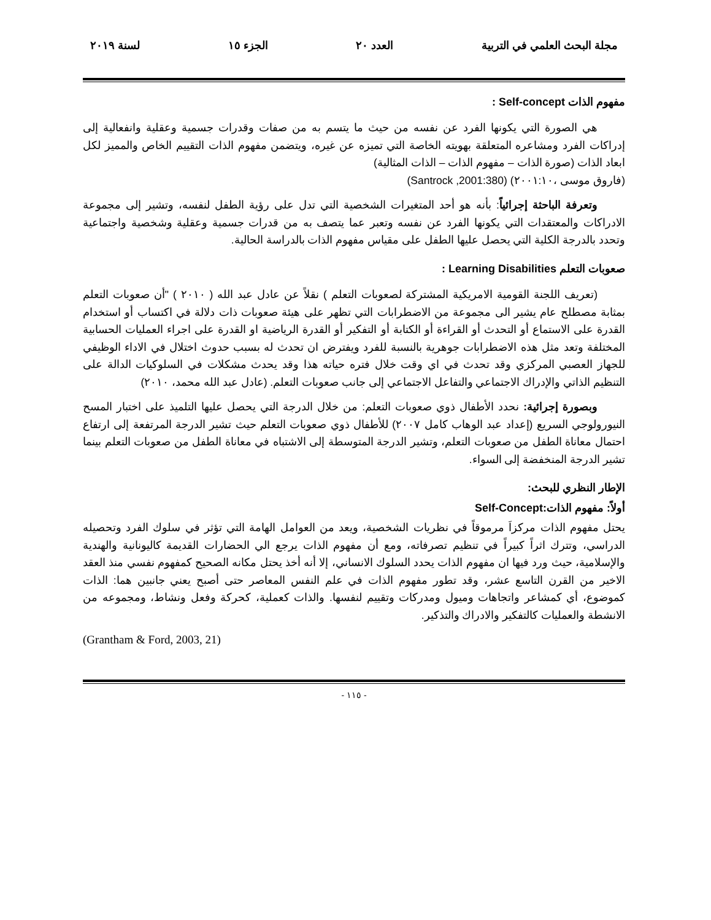مجلة البحث العلمي في التربية العدد ٢٠ الجزء ١٥ لسنة ٢٠١٩
مفهوم الذات Self-concept :
هي الصورة التي يكونها الفرد عن نفسه من حيث ما يتسم به من صفات وقدرات جسمية وعقلية وانفعالية إلى إدراكات الفرد ومشاعره المتعلقة بهويته الخاصة التي تميزه عن غيره، ويتضمن مفهوم الذات التقييم الخاص والمميز لكل ابعاد الذات (صورة الذات – مفهوم الذات – الذات المثالية)
(فاروق موسى ،٢٠٠١:١٠) (Santrock ,2001:380)
وتعرفة الباحثة إجرائياً: بأنه هو أحد المتغيرات الشخصية التي تدل على رؤية الطفل لنفسه، وتشير إلى مجموعة الادراكات والمعتقدات التي يكونها الفرد عن نفسه وتعبر عما يتصف به من قدرات جسمية وعقلية وشخصية واجتماعية وتحدد بالدرجة الكلية التي يحصل عليها الطفل على مقياس مفهوم الذات بالدراسة الحالية.
صعوبات التعلم Learning Disabilities :
(تعريف اللجنة القومية الامريكية المشتركة لصعوبات التعلم ) نقلاً عن عادل عبد الله ( ٢٠١٠ ) "أن صعوبات التعلم بمثابة مصطلح عام يشير الى مجموعة من الاضطرابات التي تظهر على هيئة صعوبات ذات دلالة في اكتساب أو استخدام القدرة على الاستماع أو التحدث أو القراءة أو الكتابة أو التفكير أو القدرة الرياضية او القدرة على اجراء العمليات الحسابية المختلفة وتعد مثل هذه الاضطرابات جوهرية بالنسبة للفرد ويفترض ان تحدث له بسبب حدوث اختلال في الاداء الوظيفي للجهاز العصبي المركزي وقد تحدث في اي وقت خلال فتره حياته هذا وقد يحدث مشكلات في السلوكيات الدالة على التنظيم الذاتي والإدراك الاجتماعي والتفاعل الاجتماعي إلى جانب صعوبات التعلم. (عادل عبد الله محمد، ٢٠١٠)
وبصورة إجرائية: نحدد الأطفال ذوي صعوبات التعلم: من خلال الدرجة التي يحصل عليها التلميذ على اختبار المسح النيورولوجي السريع (إعداد عبد الوهاب كامل ٢٠٠٧) للأطفال ذوي صعوبات التعلم حيث تشير الدرجة المرتفعة إلى ارتفاع احتمال معاناة الطفل من صعوبات التعلم، وتشير الدرجة المتوسطة إلى الاشتباه في معاناة الطفل من صعوبات التعلم بينما تشير الدرجة المنخفضة إلى السواء.
الإطار النظري للبحث:
أولاً: مفهوم الذات:Self-Concept
يحتل مفهوم الذات مركزاَ مرموقاً في نظريات الشخصية، ويعد من العوامل الهامة التي تؤثر في سلوك الفرد وتحصيله الدراسي، وتترك اثراً كبيراً في تنظيم تصرفاته، ومع أن مفهوم الذات يرجع الي الحضارات القديمة كاليونانية والهندية والإسلامية، حيث ورد فيها ان مفهوم الذات يحدد السلوك الانساني، إلا أنه أخذ يحتل مكانه الصحيح كمفهوم نفسي منذ العقد الاخير من القرن التاسع عشر، وقد تطور مفهوم الذات في علم النفس المعاصر حتى أصبح يعني جانبين هما: الذات كموضوع، أي كمشاعر واتجاهات وميول ومدركات وتقييم لنفسها. والذات كعملية، كحركة وفعل ونشاط، ومجموعه من الانشطة والعمليات كالتفكير والادراك والتذكير.
(Grantham & Ford, 2003, 21)
- ١١٥ -